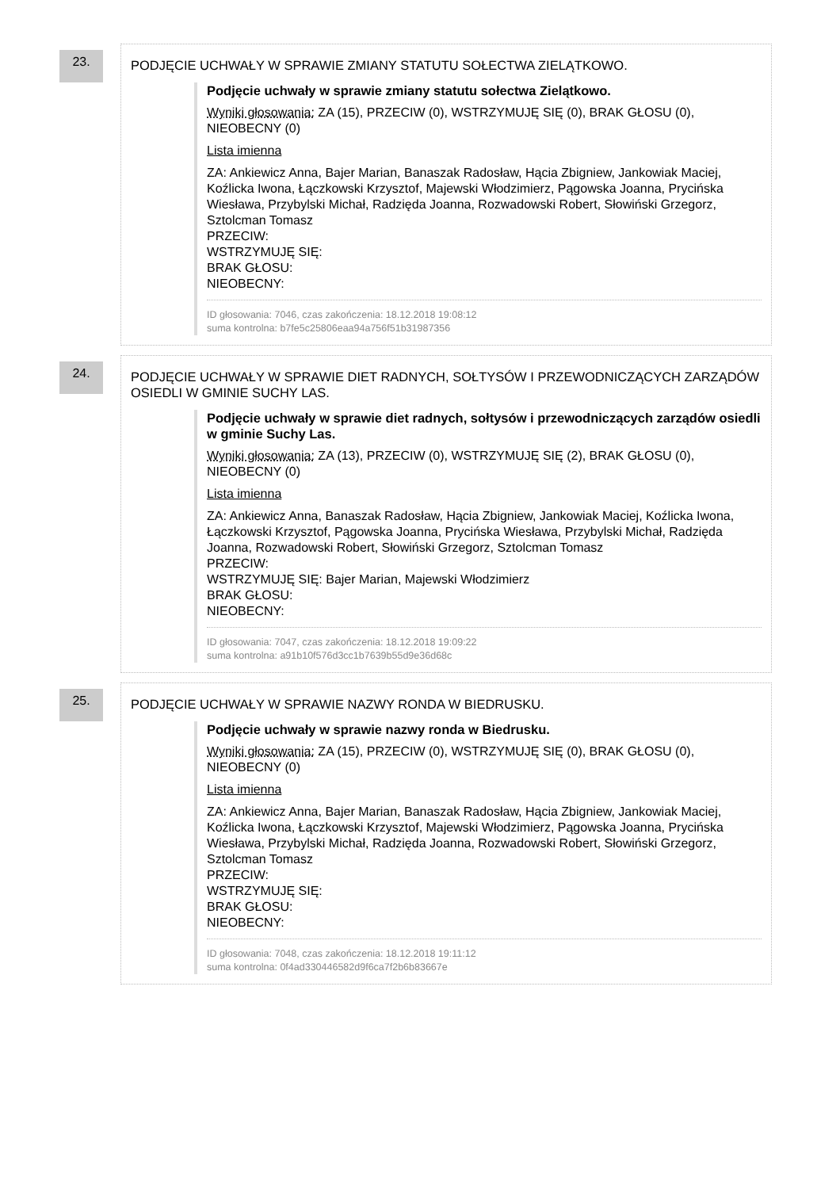23.
PODJĘCIE UCHWAŁY W SPRAWIE ZMIANY STATUTU SOŁECTWA ZIELĄTKOWO.
Podjęcie uchwały w sprawie zmiany statutu sołectwa Zielątkowo.
Wyniki głosowania: ZA (15), PRZECIW (0), WSTRZYMUJĘ SIĘ (0), BRAK GŁOSU (0), NIEOBECNY (0)
Lista imienna
ZA: Ankiewicz Anna, Bajer Marian, Banaszak Radosław, Hącia Zbigniew, Jankowiak Maciej, Koźlicka Iwona, Łączkowski Krzysztof, Majewski Włodzimierz, Pągowska Joanna, Prycińska Wiesława, Przybylski Michał, Radzięda Joanna, Rozwadowski Robert, Słowiński Grzegorz, Sztolcman Tomasz
PRZECIW:
WSTRZYMUJĘ SIĘ:
BRAK GŁOSU:
NIEOBECNY:
ID głosowania: 7046, czas zakończenia: 18.12.2018 19:08:12
suma kontrolna: b7fe5c25806eaa94a756f51b31987356
24.
PODJĘCIE UCHWAŁY W SPRAWIE DIET RADNYCH, SOŁTYSÓW I PRZEWODNICZĄCYCH ZARZĄDÓW OSIEDLI W GMINIE SUCHY LAS.
Podjęcie uchwały w sprawie diet radnych, sołtysów i przewodniczących zarządów osiedli w gminie Suchy Las.
Wyniki głosowania: ZA (13), PRZECIW (0), WSTRZYMUJĘ SIĘ (2), BRAK GŁOSU (0), NIEOBECNY (0)
Lista imienna
ZA: Ankiewicz Anna, Banaszak Radosław, Hącia Zbigniew, Jankowiak Maciej, Koźlicka Iwona, Łączkowski Krzysztof, Pągowska Joanna, Prycińska Wiesława, Przybylski Michał, Radzięda Joanna, Rozwadowski Robert, Słowiński Grzegorz, Sztolcman Tomasz
PRZECIW:
WSTRZYMUJĘ SIĘ: Bajer Marian, Majewski Włodzimierz
BRAK GŁOSU:
NIEOBECNY:
ID głosowania: 7047, czas zakończenia: 18.12.2018 19:09:22
suma kontrolna: a91b10f576d3cc1b7639b55d9e36d68c
25.
PODJĘCIE UCHWAŁY W SPRAWIE NAZWY RONDA W BIEDRUSKU.
Podjęcie uchwały w sprawie nazwy ronda w Biedrusku.
Wyniki głosowania: ZA (15), PRZECIW (0), WSTRZYMUJĘ SIĘ (0), BRAK GŁOSU (0), NIEOBECNY (0)
Lista imienna
ZA: Ankiewicz Anna, Bajer Marian, Banaszak Radosław, Hącia Zbigniew, Jankowiak Maciej, Koźlicka Iwona, Łączkowski Krzysztof, Majewski Włodzimierz, Pągowska Joanna, Prycińska Wiesława, Przybylski Michał, Radzięda Joanna, Rozwadowski Robert, Słowiński Grzegorz, Sztolcman Tomasz
PRZECIW:
WSTRZYMUJĘ SIĘ:
BRAK GŁOSU:
NIEOBECNY:
ID głosowania: 7048, czas zakończenia: 18.12.2018 19:11:12
suma kontrolna: 0f4ad330446582d9f6ca7f2b6b83667e